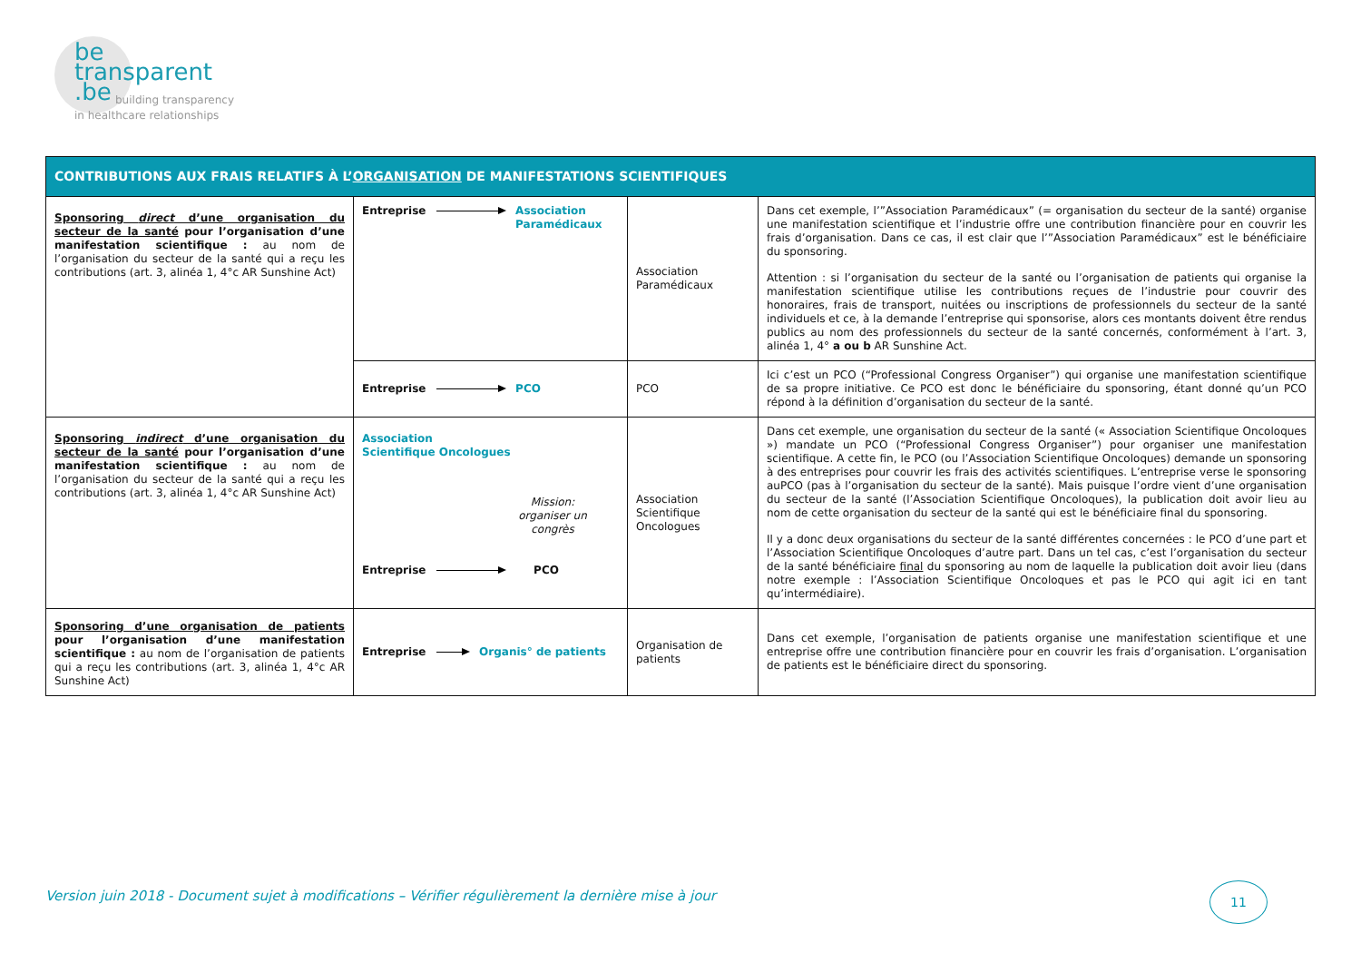be
transparent
.be
building transparency
in healthcare relationships
| CONTRIBUTIONS AUX FRAIS RELATIFS À L’ ORGANISATION DE MANIFESTATIONS SCIENTIFIQUES | | | |
| --- | --- | --- | --- |
| Sponsoring direct d’une organisation du secteur de la santé pour l’organisation d’une manifestation scientifique : au nom de l’organisation du secteur de la santé qui a reçu les contributions (art. 3, alinéa 1, 4°c AR Sunshine Act) | Entreprise Association Paramédicaux | Association Paramédicaux | Dans cet exemple, l’”Association Paramédicaux” (= organisation du secteur de la santé) organise une manifestation scientifique et l’industrie offre une contribution financière pour en couvrir les frais d’organisation. Dans ce cas, il est clair que l’”Association Paramédicaux” est le bénéficiaire du sponsoring. Attention : si l’organisation du secteur de la santé ou l’organisation de patients qui organise la manifestation scientifique utilise les contributions reçues de l’industrie pour couvrir des honoraires, frais de transport, nuitées ou inscriptions de professionnels du secteur de la santé individuels et ce, à la demande l’entreprise qui sponsorise, alors ces montants doivent être rendus publics au nom des professionnels du secteur de la santé concernés, conformément à l’art. 3, alinéa 1, 4° a ou b AR Sunshine Act. |
| | Entreprise PCO | PCO | Ici c’est un PCO (“Professional Congress Organiser”) qui organise une manifestation scientifique de sa propre initiative. Ce PCO est donc le bénéficiaire du sponsoring, étant donné qu’un PCO répond à la définition d’organisation du secteur de la santé. |
| Sponsoring indirect d’une organisation du secteur de la santé pour l’organisation d’une manifestation scientifique : au nom de l’organisation du secteur de la santé qui a reçu les contributions (art. 3, alinéa 1, 4°c AR Sunshine Act) | Association Scientifique Oncologues Mission: organiser un congrès Entreprise PCO | Association Scientifique Oncologues | Dans cet exemple, une organisation du secteur de la santé (« Association Scientifique Oncoloques ») mandate un PCO (“Professional Congress Organiser”) pour organiser une manifestation scientifique. A cette fin, le PCO (ou l’Association Scientifique Oncoloques) demande un sponsoring à des entreprises pour couvrir les frais des activités scientifiques. L’entreprise verse le sponsoring auPCO (pas à l’organisation du secteur de la santé). Mais puisque l’ordre vient d’une organisation du secteur de la santé (l’Association Scientifique Oncoloques), la publication doit avoir lieu au nom de cette organisation du secteur de la santé qui est le bénéficiaire final du sponsoring. Il y a donc deux organisations du secteur de la santé différentes concernées : le PCO d’une part et l’Association Scientifique Oncoloques d’autre part. Dans un tel cas, c’est l’organisation du secteur de la santé bénéficiaire final du sponsoring au nom de laquelle la publication doit avoir lieu (dans notre exemple : l’Association Scientifique Oncoloques et pas le PCO qui agit ici en tant qu’intermédiaire). |
| Sponsoring d’une organisation de patients pour l’organisation d’une manifestation scientifique : au nom de l’organisation de patients qui a reçu les contributions (art. 3, alinéa 1, 4°c AR Sunshine Act) | Entreprise Organis° de patients | Organisation de patients | Dans cet exemple, l’organisation de patients organise une manifestation scientifique et une entreprise offre une contribution financière pour en couvrir les frais d’organisation. L’organisation de patients est le bénéficiaire direct du sponsoring. |
Version juin 2018 - Document sujet à modifications – Vérifier régulièrement la dernière mise à jour
11